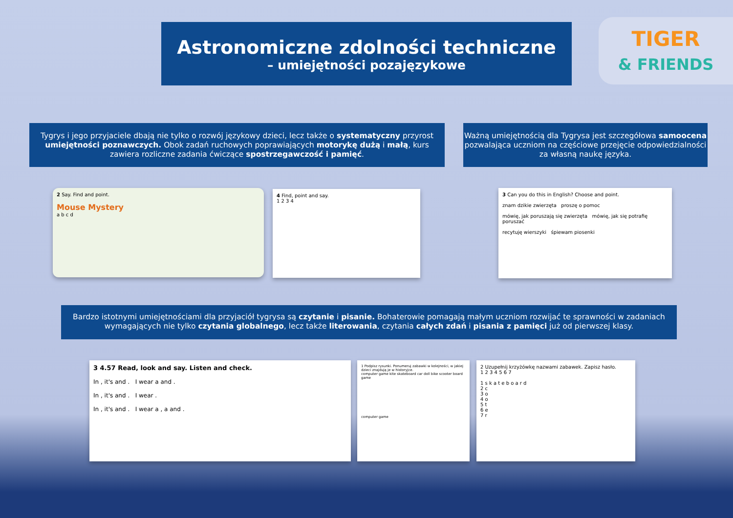Astronomiczne zdolności techniczne
– umiejętności pozajęzykowe
TIGER
& FRIENDS
Tygrys i jego przyjaciele dbają nie tylko o rozwój językowy dzieci, lecz także o systematyczny przyrost umiejętności poznawczych. Obok zadań ruchowych poprawiających motorykę dużą i małą, kurs zawiera rozliczne zadania ćwiczące spostrzegawczość i pamięć.
Ważną umiejętnością dla Tygrysa jest szczegółowa samoocena pozwalająca uczniom na częściowe przejęcie odpowiedzialności za własną naukę języka.
2 Say. Find and point.
Mouse Mystery
a b c d
4 Find, point and say.
1 2 3 4
3 Can you do this in English? Choose and point.
znam dzikie zwierzęta proszę o pomoc
mówię, jak poruszają się zwierzęta mówię, jak się potrafię poruszać
recytuję wierszyki śpiewam piosenki
Bardzo istotnymi umiejętnościami dla przyjaciół tygrysa są czytanie i pisanie. Bohaterowie pomagają małym uczniom rozwijać te sprawności w zadaniach wymagających nie tylko czytania globalnego, lecz także literowania, czytania całych zdań i pisania z pamięci już od pierwszej klasy.
3 4.57 Read, look and say. Listen and check.
In , it's and . I wear a and .
In , it's and . I wear .
In , it's and . I wear a , a and .
1 Podpisz rysunki. Ponumeruj zabawki w kolejności, w jakiej dzieci znajdują je w historyjce.
computer game kite skateboard car doll bike scooter board game
computer game
2 Uzupełnij krzyżówkę nazwami zabawek. Zapisz hasło.
1 2 3 4 5 6 7
1 s k a t e b o a r d
2 c
3 o
4 o
5 t
6 e
7 r